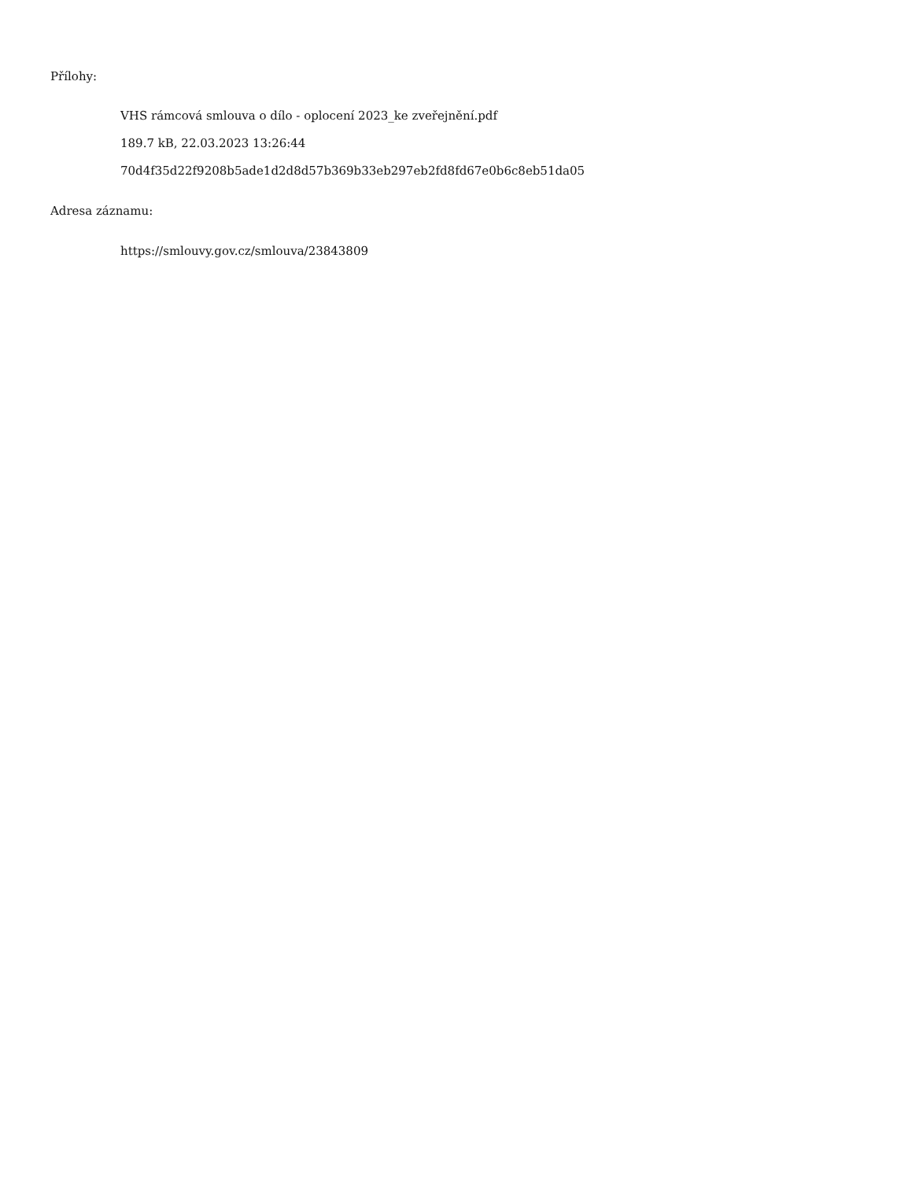Přílohy:
VHS rámcová smlouva o dílo - oplocení 2023_ke zveřejnění.pdf
189.7 kB, 22.03.2023 13:26:44
70d4f35d22f9208b5ade1d2d8d57b369b33eb297eb2fd8fd67e0b6c8eb51da05
Adresa záznamu:
https://smlouvy.gov.cz/smlouva/23843809